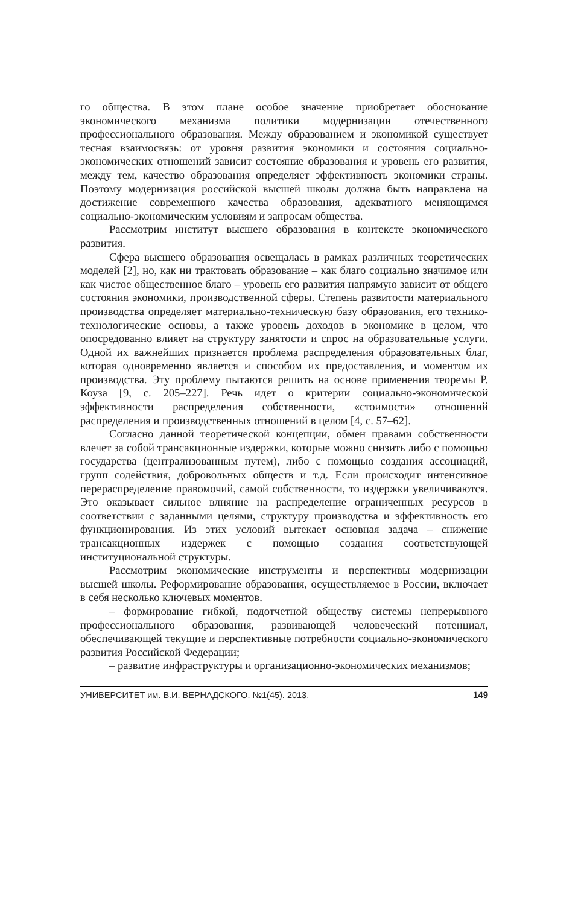го общества. В этом плане особое значение приобретает обоснование экономического механизма политики модернизации отечественного профессионального образования. Между образованием и экономикой существует тесная взаимосвязь: от уровня развития экономики и состояния социально-экономических отношений зависит состояние образования и уровень его развития, между тем, качество образования определяет эффективность экономики страны. Поэтому модернизация российской высшей школы должна быть направлена на достижение современного качества образования, адекватного меняющимся социально-экономическим условиям и запросам общества.
Рассмотрим институт высшего образования в контексте экономического развития.
Сфера высшего образования освещалась в рамках различных теоретических моделей [2], но, как ни трактовать образование – как благо социально значимое или как чистое общественное благо – уровень его развития напрямую зависит от общего состояния экономики, производственной сферы. Степень развитости материального производства определяет материально-техническую базу образования, его технико-технологические основы, а также уровень доходов в экономике в целом, что опосредованно влияет на структуру занятости и спрос на образовательные услуги. Одной их важнейших признается проблема распределения образовательных благ, которая одновременно является и способом их предоставления, и моментом их производства. Эту проблему пытаются решить на основе применения теоремы Р. Коуза [9, с. 205–227]. Речь идет о критерии социально-экономической эффективности распределения собственности, «стоимости» отношений распределения и производственных отношений в целом [4, с. 57–62].
Согласно данной теоретической концепции, обмен правами собственности влечет за собой трансакционные издержки, которые можно снизить либо с помощью государства (централизованным путем), либо с помощью создания ассоциаций, групп содействия, добровольных обществ и т.д. Если происходит интенсивное перераспределение правомочий, самой собственности, то издержки увеличиваются. Это оказывает сильное влияние на распределение ограниченных ресурсов в соответствии с заданными целями, структуру производства и эффективность его функционирования. Из этих условий вытекает основная задача – снижение трансакционных издержек с помощью создания соответствующей институциональной структуры.
Рассмотрим экономические инструменты и перспективы модернизации высшей школы. Реформирование образования, осуществляемое в России, включает в себя несколько ключевых моментов.
– формирование гибкой, подотчетной обществу системы непрерывного профессионального образования, развивающей человеческий потенциал, обеспечивающей текущие и перспективные потребности социально-экономического развития Российской Федерации;
– развитие инфраструктуры и организационно-экономических механизмов;
УНИВЕРСИТЕТ им. В.И. ВЕРНАДСКОГО. №1(45). 2013. 149